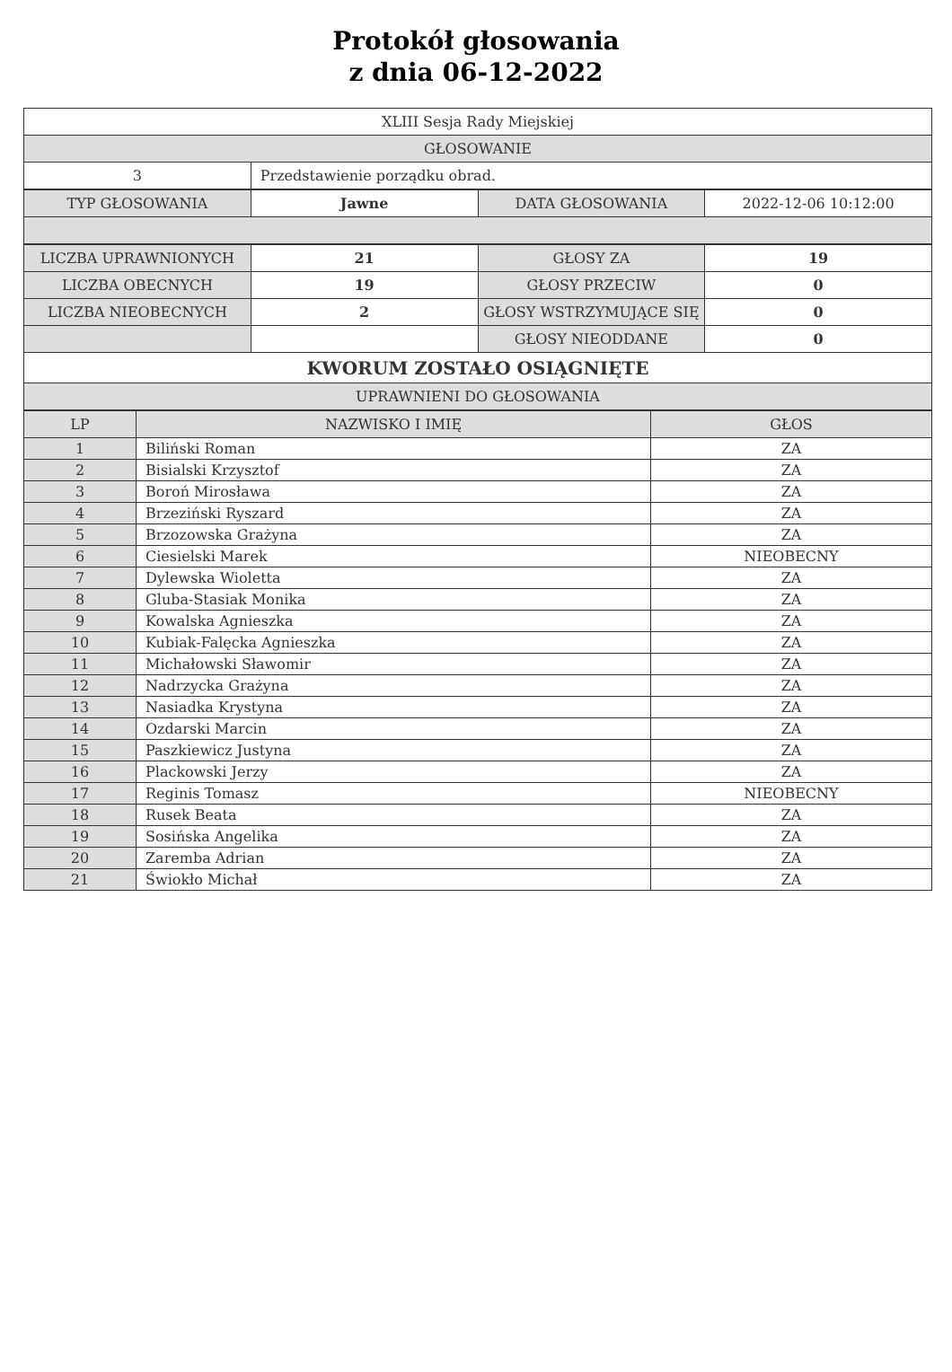Protokół głosowania
z dnia 06-12-2022
| XLIII Sesja Rady Miejskiej | |
| GŁOSOWANIE | |
| 3 | Przedstawienie porządku obrad. |
| TYP GŁOSOWANIA | Jawne | DATA GŁOSOWANIA | 2022-12-06 10:12:00 |
| LICZBA UPRAWNIONYCH | 21 | GŁOSY ZA | 19 |
| LICZBA OBECNYCH | 19 | GŁOSY PRZECIW | 0 |
| LICZBA NIEOBECNYCH | 2 | GŁOSY WSTRZYMUJĄCE SIĘ | 0 |
| | | GŁOSY NIEODDANE | 0 |
| KWORUM ZOSTAŁO OSIĄGNIĘTE | | | |
| UPRAWNIENI DO GŁOSOWANIA | | | |
| LP | NAZWISKO I IMIĘ | GŁOS |
| --- | --- | --- |
| 1 | Biliński Roman | ZA |
| 2 | Bisialski Krzysztof | ZA |
| 3 | Boroń Mirosława | ZA |
| 4 | Brzeziński Ryszard | ZA |
| 5 | Brzozowska Grażyna | ZA |
| 6 | Ciesielski Marek | NIEOBECNY |
| 7 | Dylewska Wioletta | ZA |
| 8 | Gluba-Stasiak Monika | ZA |
| 9 | Kowalska Agnieszka | ZA |
| 10 | Kubiak-Falęcka Agnieszka | ZA |
| 11 | Michałowski Sławomir | ZA |
| 12 | Nadrzycka Grażyna | ZA |
| 13 | Nasiadka Krystyna | ZA |
| 14 | Ozdarski Marcin | ZA |
| 15 | Paszkiewicz Justyna | ZA |
| 16 | Plackowski Jerzy | ZA |
| 17 | Reginis Tomasz | NIEOBECNY |
| 18 | Rusek Beata | ZA |
| 19 | Sosińska Angelika | ZA |
| 20 | Zaremba Adrian | ZA |
| 21 | Świokło Michał | ZA |